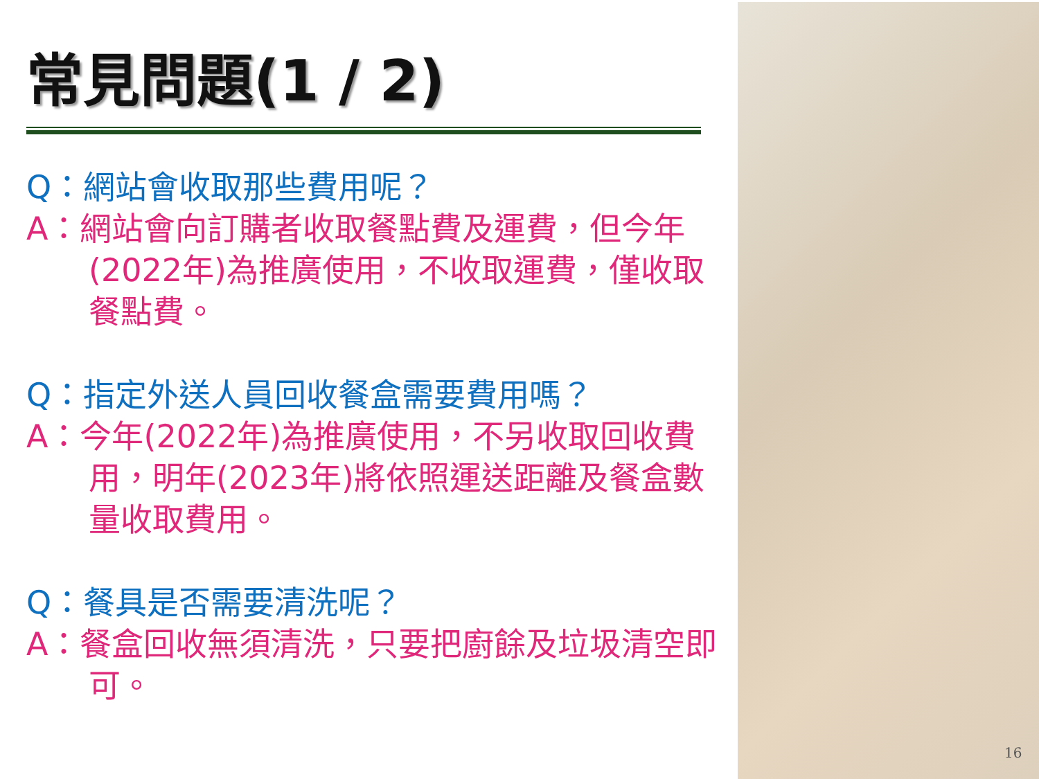常見問題(1 / 2)
Q：網站會收取那些費用呢？
A：網站會向訂購者收取餐點費及運費，但今年(2022年)為推廣使用，不收取運費，僅收取餐點費。
Q：指定外送人員回收餐盒需要費用嗎？
A：今年(2022年)為推廣使用，不另收取回收費用，明年(2023年)將依照運送距離及餐盒數量收取費用。
Q：餐具是否需要清洗呢？
A：餐盒回收無須清洗，只要把廚餘及垃圾清空即可。
16